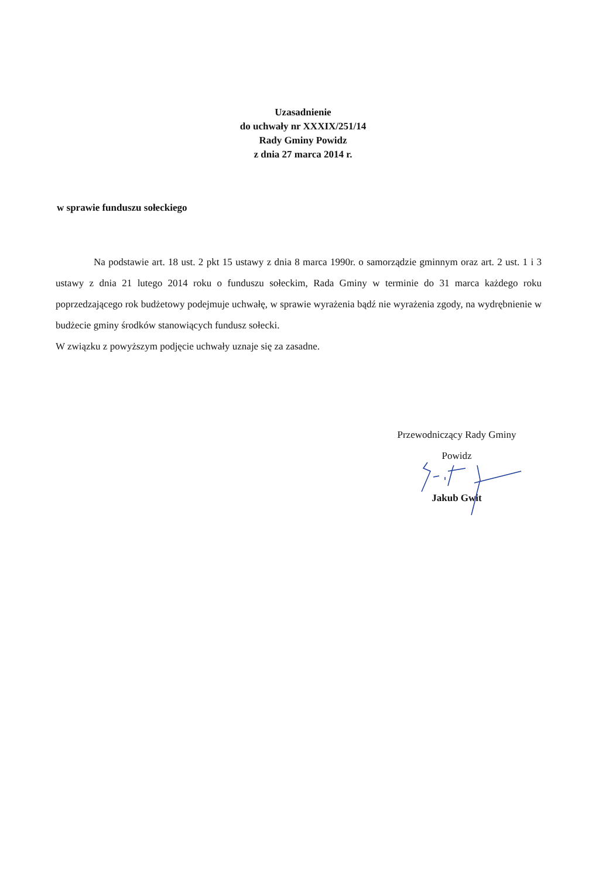Uzasadnienie
do uchwały nr XXXIX/251/14
Rady Gminy Powidz
z dnia 27 marca 2014 r.
w sprawie funduszu sołeckiego
Na podstawie art. 18 ust. 2 pkt 15 ustawy z dnia 8 marca 1990r. o samorządzie gminnym oraz art. 2 ust. 1 i 3 ustawy z dnia 21 lutego 2014 roku o funduszu sołeckim, Rada Gminy w terminie do 31 marca każdego roku poprzedzającego rok budżetowy podejmuje uchwałę, w sprawie wyrażenia bądź nie wyrażenia zgody, na wydrębnienie w budżecie gminy środków stanowiących fundusz sołecki.
W związku z powyższym podjęcie uchwały uznaje się za zasadne.
Przewodniczący Rady Gminy
Powidz
Jakub Gwit